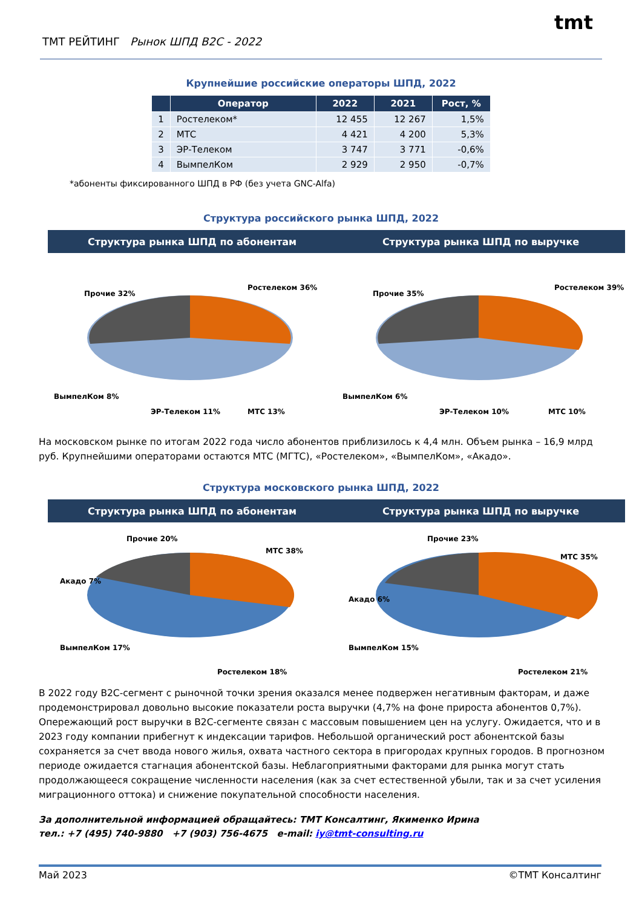ТМТ РЕЙТИНГ Рынок ШПД В2С - 2022
tmt
Крупнейшие российские операторы ШПД, 2022
| | Оператор | 2022 | 2021 | Рост, % |
| --- | --- | --- | --- | --- |
| 1 | Ростелеком* | 12 455 | 12 267 | 1,5% |
| 2 | МТС | 4 421 | 4 200 | 5,3% |
| 3 | ЭР-Телеком | 3 747 | 3 771 | -0,6% |
| 4 | ВымпелКом | 2 929 | 2 950 | -0,7% |
*абоненты фиксированного ШПД в РФ (без учета GNC-Alfa)
Структура российского рынка ШПД, 2022
Структура рынка ШПД по абонентам
Структура рынка ШПД по выручке
Ростелеком 36%
Прочие 32%
ВымпелКом 8%
ЭР-Телеком 11% МТС 13%
Ростелеком 39%
Прочие 35%
ВымпелКом 6%
ЭР-Телеком 10% МТС 10%
На московском рынке по итогам 2022 года число абонентов приблизилось к 4,4 млн. Объем рынка – 16,9 млрд руб. Крупнейшими операторами остаются МТС (МГТС), «Ростелеком», «ВымпелКом», «Акадо».
Структура московского рынка ШПД, 2022
Структура рынка ШПД по абонентам
Структура рынка ШПД по выручке
Прочие 20%
МТС 38%
Акадо 7%
ВымпелКом 17%
Ростелеком 18%
Прочие 23%
МТС 35%
Акадо 6%
ВымпелКом 15%
Ростелеком 21%
В 2022 году B2C-сегмент с рыночной точки зрения оказался менее подвержен негативным факторам, и даже продемонстрировал довольно высокие показатели роста выручки (4,7% на фоне прироста абонентов 0,7%). Опережающий рост выручки в B2C-сегменте связан с массовым повышением цен на услугу. Ожидается, что и в 2023 году компании прибегнут к индексации тарифов. Небольшой органический рост абонентской базы сохраняется за счет ввода нового жилья, охвата частного сектора в пригородах крупных городов. В прогнозном периоде ожидается стагнация абонентской базы. Неблагоприятными факторами для рынка могут стать продолжающееся сокращение численности населения (как за счет естественной убыли, так и за счет усиления миграционного оттока) и снижение покупательной способности населения.
За дополнительной информацией обращайтесь: ТМТ Консалтинг, Якименко Ирина
тел.: +7 (495) 740-9880 +7 (903) 756-4675 e-mail: iy@tmt-consulting.ru
Май 2023 ©ТМТ Консалтинг